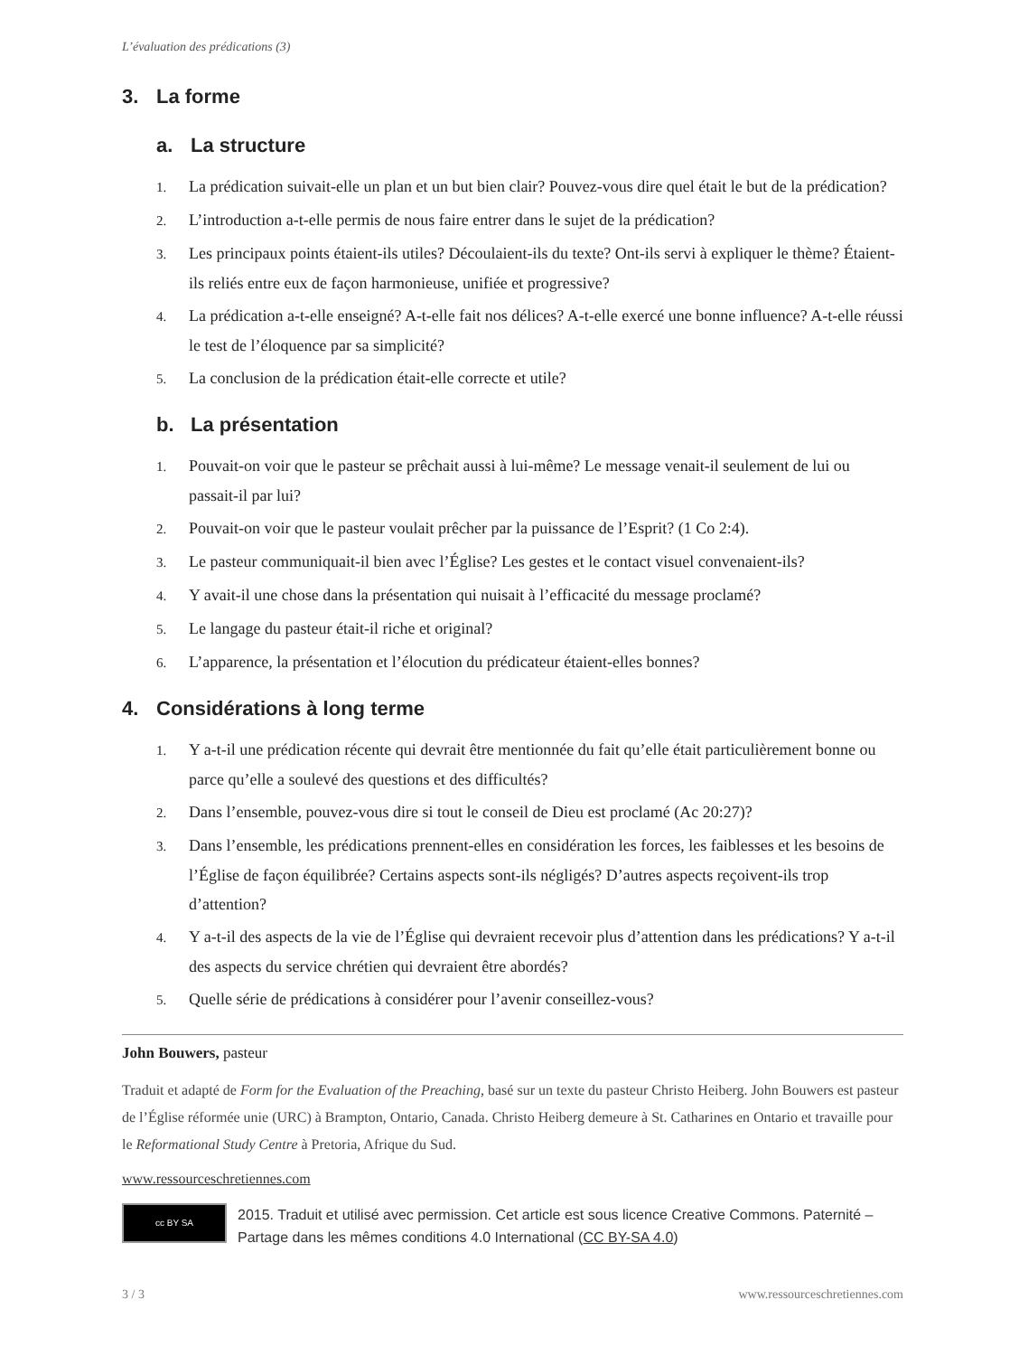L’évaluation des prédications (3)
3. La forme
a. La structure
1. La prédication suivait-elle un plan et un but bien clair? Pouvez-vous dire quel était le but de la prédication?
2. L’introduction a-t-elle permis de nous faire entrer dans le sujet de la prédication?
3. Les principaux points étaient-ils utiles? Découlaient-ils du texte? Ont-ils servi à expliquer le thème? Étaient-ils reliés entre eux de façon harmonieuse, unifiée et progressive?
4. La prédication a-t-elle enseigné? A-t-elle fait nos délices? A-t-elle exercé une bonne influence? A-t-elle réussi le test de l’éloquence par sa simplicité?
5. La conclusion de la prédication était-elle correcte et utile?
b. La présentation
1. Pouvait-on voir que le pasteur se prêchait aussi à lui-même? Le message venait-il seulement de lui ou passait-il par lui?
2. Pouvait-on voir que le pasteur voulait prêcher par la puissance de l’Esprit? (1 Co 2:4).
3. Le pasteur communiquait-il bien avec l’Église? Les gestes et le contact visuel convenaient-ils?
4. Y avait-il une chose dans la présentation qui nuisait à l’efficacité du message proclamé?
5. Le langage du pasteur était-il riche et original?
6. L’apparence, la présentation et l’élocution du prédicateur étaient-elles bonnes?
4. Considérations à long terme
1. Y a-t-il une prédication récente qui devrait être mentionnée du fait qu’elle était particulièrement bonne ou parce qu’elle a soulevé des questions et des difficultés?
2. Dans l’ensemble, pouvez-vous dire si tout le conseil de Dieu est proclamé (Ac 20:27)?
3. Dans l’ensemble, les prédications prennent-elles en considération les forces, les faiblesses et les besoins de l’Église de façon équilibrée? Certains aspects sont-ils négligés? D’autres aspects reçoivent-ils trop d’attention?
4. Y a-t-il des aspects de la vie de l’Église qui devraient recevoir plus d’attention dans les prédications? Y a-t-il des aspects du service chrétien qui devraient être abordés?
5. Quelle série de prédications à considérer pour l’avenir conseillez-vous?
John Bouwers, pasteur
Traduit et adapté de Form for the Evaluation of the Preaching, basé sur un texte du pasteur Christo Heiberg. John Bouwers est pasteur de l’Église réformée unie (URC) à Brampton, Ontario, Canada. Christo Heiberg demeure à St. Catharines en Ontario et travaille pour le Reformational Study Centre à Pretoria, Afrique du Sud.
www.ressourceschretiennes.com
cc BY SA
2015. Traduit et utilisé avec permission. Cet article est sous licence Creative Commons. Paternité – Partage dans les mêmes conditions 4.0 International (CC BY-SA 4.0)
3 / 3 www.ressourceschretiennes.com